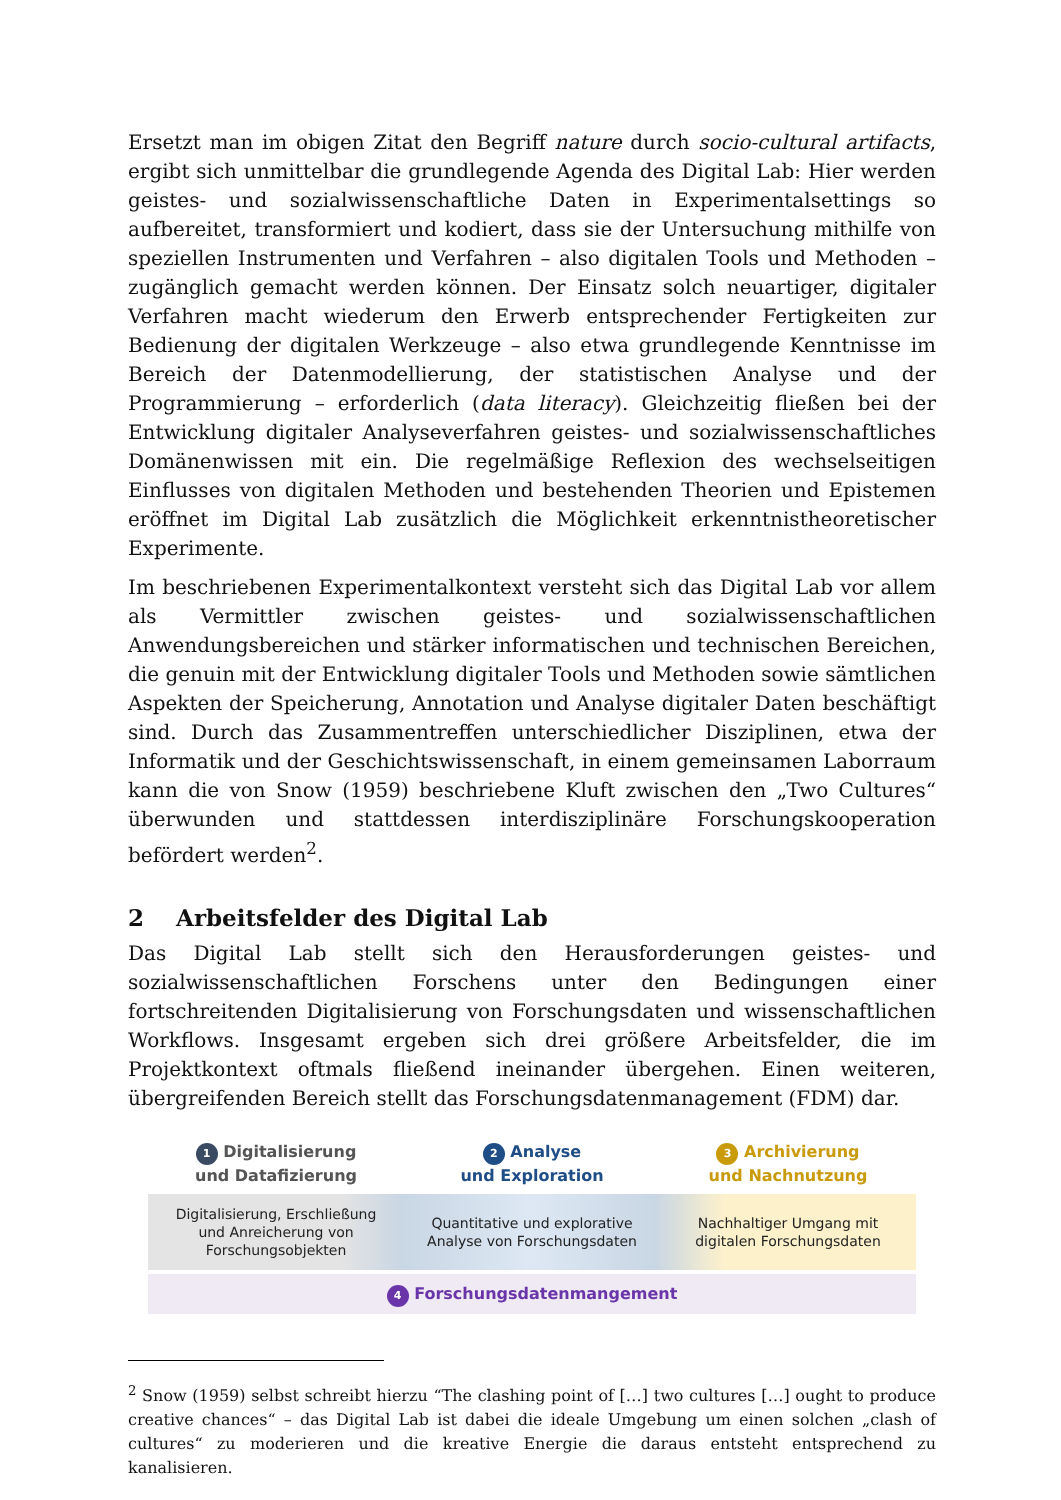Ersetzt man im obigen Zitat den Begriff nature durch socio-cultural artifacts, ergibt sich unmittelbar die grundlegende Agenda des Digital Lab: Hier werden geistes- und sozialwissenschaftliche Daten in Experimentalsettings so aufbereitet, transformiert und kodiert, dass sie der Untersuchung mithilfe von speziellen Instrumenten und Verfahren – also digitalen Tools und Methoden – zugänglich gemacht werden können. Der Einsatz solch neuartiger, digitaler Verfahren macht wiederum den Erwerb entsprechender Fertigkeiten zur Bedienung der digitalen Werkzeuge – also etwa grundlegende Kenntnisse im Bereich der Datenmodellierung, der statistischen Analyse und der Programmierung – erforderlich (data literacy). Gleichzeitig fließen bei der Entwicklung digitaler Analyseverfahren geistes- und sozialwissenschaftliches Domänenwissen mit ein. Die regelmäßige Reflexion des wechselseitigen Einflusses von digitalen Methoden und bestehenden Theorien und Epistemen eröffnet im Digital Lab zusätzlich die Möglichkeit erkenntnistheoretischer Experimente.
Im beschriebenen Experimentalkontext versteht sich das Digital Lab vor allem als Vermittler zwischen geistes- und sozialwissenschaftlichen Anwendungsbereichen und stärker informatischen und technischen Bereichen, die genuin mit der Entwicklung digitaler Tools und Methoden sowie sämtlichen Aspekten der Speicherung, Annotation und Analyse digitaler Daten beschäftigt sind. Durch das Zusammentreffen unterschiedlicher Disziplinen, etwa der Informatik und der Geschichtswissenschaft, in einem gemeinsamen Laborraum kann die von Snow (1959) beschriebene Kluft zwischen den „Two Cultures“ überwunden und stattdessen interdisziplinäre Forschungskooperation befördert werden<sup>2</sup>.
2 Arbeitsfelder des Digital Lab
Das Digital Lab stellt sich den Herausforderungen geistes- und sozialwissenschaftlichen Forschens unter den Bedingungen einer fortschreitenden Digitalisierung von Forschungsdaten und wissenschaftlichen Workflows. Insgesamt ergeben sich drei größere Arbeitsfelder, die im Projektkontext oftmals fließend ineinander übergehen. Einen weiteren, übergreifenden Bereich stellt das Forschungsdatenmanagement (FDM) dar.
1 Digitalisierung
und Datafizierung
2 Analyse
und Exploration
3 Archivierung
und Nachnutzung
Digitalisierung, Erschließung
und Anreicherung von
Forschungsobjekten
Quantitative und explorative
Analyse von Forschungsdaten
Nachhaltiger Umgang mit
digitalen Forschungsdaten
4 Forschungsdatenmangement
<sup>2</sup> Snow (1959) selbst schreibt hierzu “The clashing point of […] two cultures […] ought to produce creative chances“ – das Digital Lab ist dabei die ideale Umgebung um einen solchen „clash of cultures“ zu moderieren und die kreative Energie die daraus entsteht entsprechend zu kanalisieren.